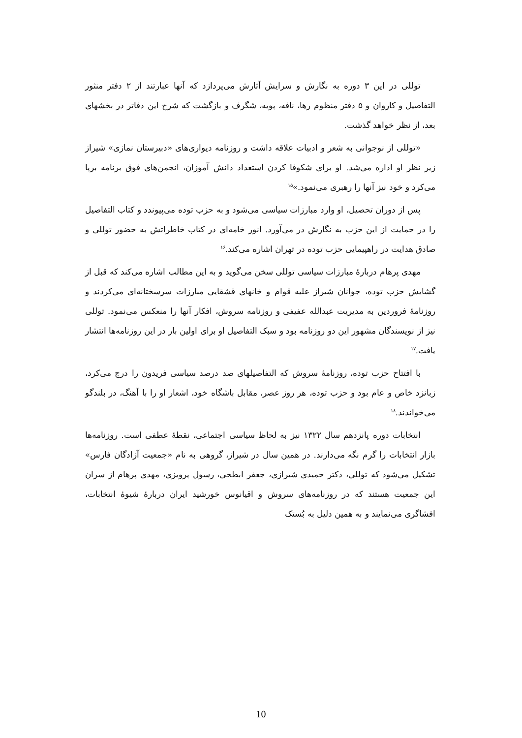توللی در این ۳ دوره به نگارش و سرایش آثارش می‌پردازد که آنها عبارتند از ۲ دفتر منثور التفاصیل و کاروان و ۵ دفتر منظوم رها، نافه، پویه، شگرف و بازگشت که شرح این دفاتر در بخشهای بعد، از نظر خواهد گذشت.
«توللی از نوجوانی به شعر و ادبیات علاقه داشت و روزنامه دیواری‌های «دبیرستان نمازی» شیراز زیر نظر او اداره می‌شد. او برای شکوفا کردن استعداد دانش آموزان، انجمن‌های فوق برنامه برپا می‌کرد و خود نیز آنها را رهبری می‌نمود.»<sup>۱۵</sup>
پس از دوران تحصیل، او وارد مبارزات سیاسی می‌شود و به حزب توده می‌پیوندد و کتاب التفاصیل را در حمایت از این حزب به نگارش در می‌آورد. انور خامه‌ای در کتاب خاطراتش به حضور توللی و صادق هدایت در راهپیمایی حزب توده در تهران اشاره می‌کند.<sup>۱۶</sup>
مهدی پرهام دربارۀ مبارزات سیاسی توللی سخن می‌گوید و به این مطالب اشاره می‌کند که قبل از گشایش حزب توده، جوانان شیراز علیه قوام و خانهای قشقایی مبارزات سرسختانه‌ای می‌کردند و روزنامۀ فروردین به مدیریت عبدالله عفیفی و روزنامه سروش، افکار آنها را منعکس می‌نمود. توللی نیز از نویسندگان مشهور این دو روزنامه بود و سبک التفاصیل او برای اولین بار در این روزنامه‌ها انتشار یافت.<sup>۱۷</sup>
با افتتاح حزب توده، روزنامۀ سروش که التفاصیلهای صد درصد سیاسی فریدون را درج می‌کرد، زبانزد خاص و عام بود و حزب توده، هر روز عصر، مقابل باشگاه خود، اشعار او را با آهنگ، در بلندگو می‌خواندند.<sup>۱۸</sup>
انتخابات دوره پانزدهم سال ۱۳۲۲ نیز به لحاظ سیاسی اجتماعی، نقطۀ عطفی است. روزنامه‌ها بازار انتخابات را گرم نگه می‌دارند. در همین سال در شیراز، گروهی به نام «جمعیت آزادگان فارس» تشکیل می‌شود که توللی، دکتر حمیدی شیرازی، جعفر ابطحی، رسول پرویزی، مهدی پرهام از سران این جمعیت هستند که در روزنامه‌های سروش و اقیانوس خورشید ایران دربارۀ شیوۀ انتخابات، افشاگری می‌نمایند و به همین دلیل به بُستک
10